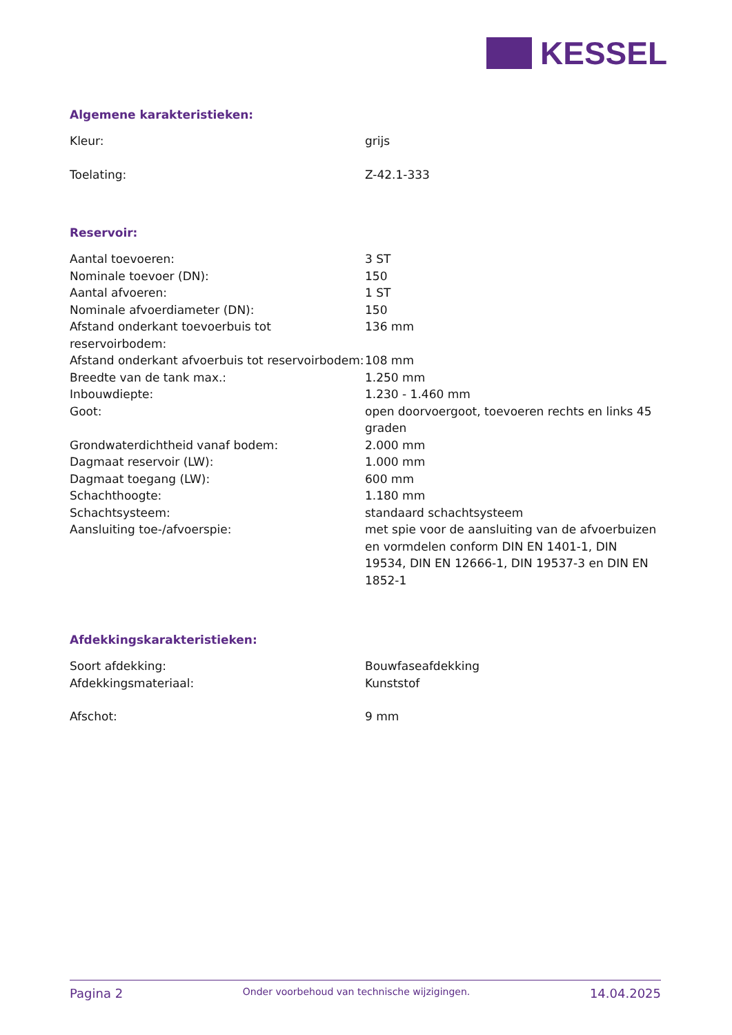KESSEL
Algemene karakteristieken:
| Kleur: | grijs |
| Toelating: | Z-42.1-333 |
Reservoir:
| Aantal toevoeren: | 3 ST |
| Nominale toevoer (DN): | 150 |
| Aantal afvoeren: | 1 ST |
| Nominale afvoerdiameter (DN): | 150 |
| Afstand onderkant toevoerbuis tot reservoirbodem: | 136 mm |
| Afstand onderkant afvoerbuis tot reservoirbodem: | 108 mm |
| Breedte van de tank max.: | 1.250 mm |
| Inbouwdiepte: | 1.230 - 1.460 mm |
| Goot: | open doorvoergoot, toevoeren rechts en links 45 graden |
| Grondwaterdichtheid vanaf bodem: | 2.000 mm |
| Dagmaat reservoir (LW): | 1.000 mm |
| Dagmaat toegang (LW): | 600 mm |
| Schachthoogte: | 1.180 mm |
| Schachtsysteem: | standaard schachtsysteem |
| Aansluiting toe-/afvoerspie: | met spie voor de aansluiting van de afvoerbuizen en vormdelen conform DIN EN 1401-1, DIN 19534, DIN EN 12666-1, DIN 19537-3 en DIN EN 1852-1 |
Afdekkingskarakteristieken:
| Soort afdekking: | Bouwfaseafdekking |
| Afdekkingsmateriaal: | Kunststof |
| Afschot: | 9 mm |
Pagina 2 Onder voorbehoud van technische wijzigingen. 14.04.2025